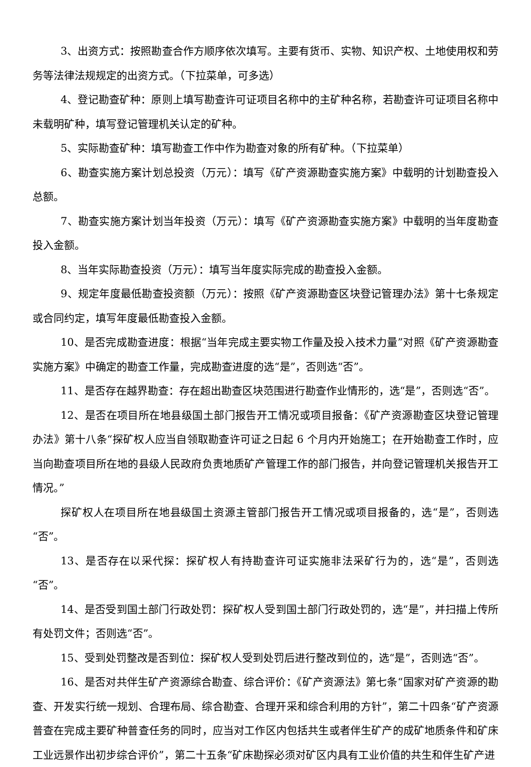3、出资方式：按照勘查合作方顺序依次填写。主要有货币、实物、知识产权、土地使用权和劳务等法律法规规定的出资方式。（下拉菜单，可多选）
4、登记勘查矿种：原则上填写勘查许可证项目名称中的主矿种名称，若勘查许可证项目名称中未载明矿种，填写登记管理机关认定的矿种。
5、实际勘查矿种：填写勘查工作中作为勘查对象的所有矿种。（下拉菜单）
6、勘查实施方案计划总投资（万元）：填写《矿产资源勘查实施方案》中载明的计划勘查投入总额。
7、勘查实施方案计划当年投资（万元）：填写《矿产资源勘查实施方案》中载明的当年度勘查投入金额。
8、当年实际勘查投资（万元）：填写当年度实际完成的勘查投入金额。
9、规定年度最低勘查投资额（万元）：按照《矿产资源勘查区块登记管理办法》第十七条规定或合同约定，填写年度最低勘查投入金额。
10、是否完成勘查进度：根据“当年完成主要实物工作量及投入技术力量”对照《矿产资源勘查实施方案》中确定的勘查工作量，完成勘查进度的选“是”，否则选“否”。
11、是否存在越界勘查：存在超出勘查区块范围进行勘查作业情形的，选“是”，否则选“否”。
12、是否在项目所在地县级国土部门报告开工情况或项目报备：《矿产资源勘查区块登记管理办法》第十八条“探矿权人应当自领取勘查许可证之日起 6 个月内开始施工；在开始勘查工作时，应当向勘查项目所在地的县级人民政府负责地质矿产管理工作的部门报告，并向登记管理机关报告开工情况。”
探矿权人在项目所在地县级国土资源主管部门报告开工情况或项目报备的，选“是”，否则选“否”。
13、是否存在以采代探：探矿权人有持勘查许可证实施非法采矿行为的，选“是”，否则选“否”。
14、是否受到国土部门行政处罚：探矿权人受到国土部门行政处罚的，选“是”，并扫描上传所有处罚文件；否则选“否”。
15、受到处罚整改是否到位：探矿权人受到处罚后进行整改到位的，选“是”，否则选“否”。
16、是否对共伴生矿产资源综合勘查、综合评价：《矿产资源法》第七条“国家对矿产资源的勘查、开发实行统一规划、合理布局、综合勘查、合理开采和综合利用的方针”，第二十四条“矿产资源普查在完成主要矿种普查任务的同时，应当对工作区内包括共生或者伴生矿产的成矿地质条件和矿床工业远景作出初步综合评价”，第二十五条“矿床勘探必须对矿区内具有工业价值的共生和伴生矿产进